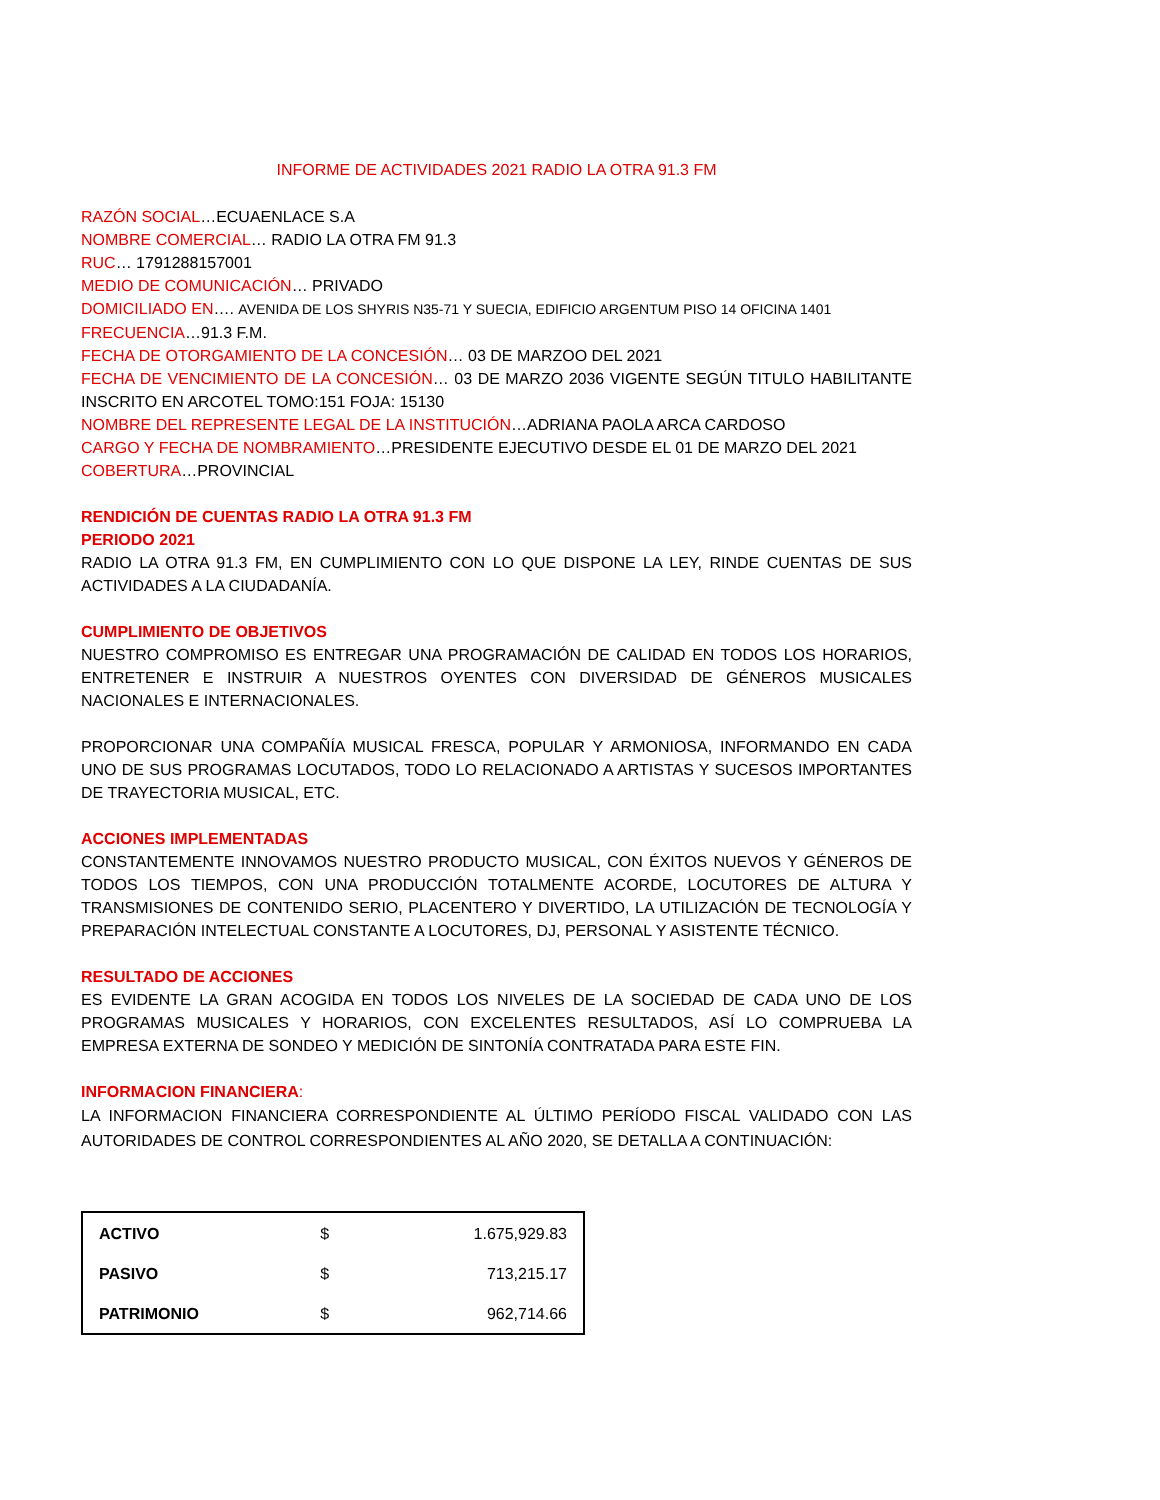INFORME DE ACTIVIDADES 2021 RADIO LA OTRA 91.3 FM
RAZÓN SOCIAL…ECUAENLACE S.A
NOMBRE COMERCIAL… RADIO LA OTRA FM 91.3
RUC… 1791288157001
MEDIO DE COMUNICACIÓN… PRIVADO
DOMICILIADO EN…. AVENIDA DE LOS SHYRIS N35-71 Y SUECIA, EDIFICIO ARGENTUM PISO 14 OFICINA 1401
FRECUENCIA…91.3 F.M.
FECHA DE OTORGAMIENTO DE LA CONCESIÓN… 03 DE MARZOO DEL 2021
FECHA DE VENCIMIENTO DE LA CONCESIÓN… 03 DE MARZO 2036 VIGENTE SEGÚN TITULO HABILITANTE INSCRITO EN ARCOTEL TOMO:151 FOJA: 15130
NOMBRE DEL REPRESENTE LEGAL DE LA INSTITUCIÓN…ADRIANA PAOLA ARCA CARDOSO
CARGO Y FECHA DE NOMBRAMIENTO…PRESIDENTE EJECUTIVO DESDE EL 01 DE MARZO DEL 2021
COBERTURA…PROVINCIAL
RENDICIÓN DE CUENTAS RADIO LA OTRA 91.3 FM
PERIODO 2021
RADIO LA OTRA 91.3 FM, EN CUMPLIMIENTO CON LO QUE DISPONE LA LEY, RINDE CUENTAS DE SUS ACTIVIDADES A LA CIUDADANÍA.
CUMPLIMIENTO DE OBJETIVOS
NUESTRO COMPROMISO ES ENTREGAR UNA PROGRAMACIÓN DE CALIDAD EN TODOS LOS HORARIOS, ENTRETENER E INSTRUIR A NUESTROS OYENTES CON DIVERSIDAD DE GÉNEROS MUSICALES NACIONALES E INTERNACIONALES.
PROPORCIONAR UNA COMPAÑÍA MUSICAL FRESCA, POPULAR Y ARMONIOSA, INFORMANDO EN CADA UNO DE SUS PROGRAMAS LOCUTADOS, TODO LO RELACIONADO A ARTISTAS Y SUCESOS IMPORTANTES DE TRAYECTORIA MUSICAL, ETC.
ACCIONES IMPLEMENTADAS
CONSTANTEMENTE INNOVAMOS NUESTRO PRODUCTO MUSICAL, CON ÉXITOS NUEVOS Y GÉNEROS DE TODOS LOS TIEMPOS, CON UNA PRODUCCIÓN TOTALMENTE ACORDE, LOCUTORES DE ALTURA Y TRANSMISIONES DE CONTENIDO SERIO, PLACENTERO Y DIVERTIDO, LA UTILIZACIÓN DE TECNOLOGÍA Y PREPARACIÓN INTELECTUAL CONSTANTE A LOCUTORES, DJ, PERSONAL Y ASISTENTE TÉCNICO.
RESULTADO DE ACCIONES
ES EVIDENTE LA GRAN ACOGIDA EN TODOS LOS NIVELES DE LA SOCIEDAD DE CADA UNO DE LOS PROGRAMAS MUSICALES Y HORARIOS, CON EXCELENTES RESULTADOS, ASÍ LO COMPRUEBA LA EMPRESA EXTERNA DE SONDEO Y MEDICIÓN DE SINTONÍA CONTRATADA PARA ESTE FIN.
INFORMACION FINANCIERA:
LA INFORMACION FINANCIERA CORRESPONDIENTE AL ÚLTIMO PERÍODO FISCAL VALIDADO CON LAS AUTORIDADES DE CONTROL CORRESPONDIENTES AL AÑO 2020, SE DETALLA A CONTINUACIÓN:
| ACTIVO | $ | 1.675,929.83 |
| PASIVO | $ | 713,215.17 |
| PATRIMONIO | $ | 962,714.66 |